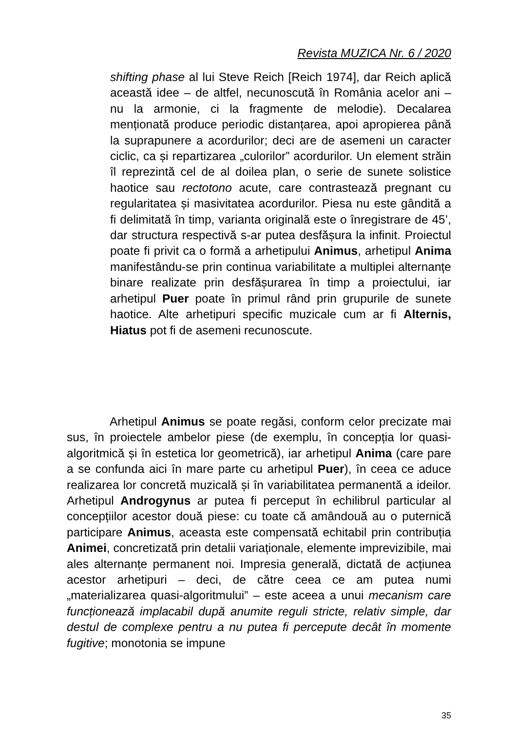Revista MUZICA Nr. 6 / 2020
shifting phase al lui Steve Reich [Reich 1974], dar Reich aplică această idee – de altfel, necunoscută în România acelor ani – nu la armonie, ci la fragmente de melodie). Decalarea menționată produce periodic distanțarea, apoi apropierea până la suprapunere a acordurilor; deci are de asemeni un caracter ciclic, ca și repartizarea „culorilor” acordurilor. Un element străin îl reprezintă cel de al doilea plan, o serie de sunete solistice haotice sau rectotono acute, care contrastează pregnant cu regularitatea și masivitatea acordurilor. Piesa nu este gândită a fi delimitată în timp, varianta originală este o înregistrare de 45’, dar structura respectivă s-ar putea desfășura la infinit. Proiectul poate fi privit ca o formă a arhetipului Animus, arhetipul Anima manifestându-se prin continua variabilitate a multiplei alternanțe binare realizate prin desfășurarea în timp a proiectului, iar arhetipul Puer poate în primul rând prin grupurile de sunete haotice. Alte arhetipuri specific muzicale cum ar fi Alternis, Hiatus pot fi de asemeni recunoscute.
Arhetipul Animus se poate regăsi, conform celor precizate mai sus, în proiectele ambelor piese (de exemplu, în concepția lor quasi-algoritmică și în estetica lor geometrică), iar arhetipul Anima (care pare a se confunda aici în mare parte cu arhetipul Puer), în ceea ce aduce realizarea lor concretă muzicală și în variabilitatea permanentă a ideilor. Arhetipul Androgynus ar putea fi perceput în echilibrul particular al concepțiilor acestor două piese: cu toate că amândouă au o puternică participare Animus, aceasta este compensată echitabil prin contribuția Animei, concretizată prin detalii variaționale, elemente imprevizibile, mai ales alternanțe permanent noi. Impresia generală, dictată de acțiunea acestor arhetipuri – deci, de către ceea ce am putea numi „materializarea quasi-algoritmului” – este aceea a unui mecanism care funcționează implacabil după anumite reguli stricte, relativ simple, dar destul de complexe pentru a nu putea fi percepute decât în momente fugitive; monotonia se impune
35